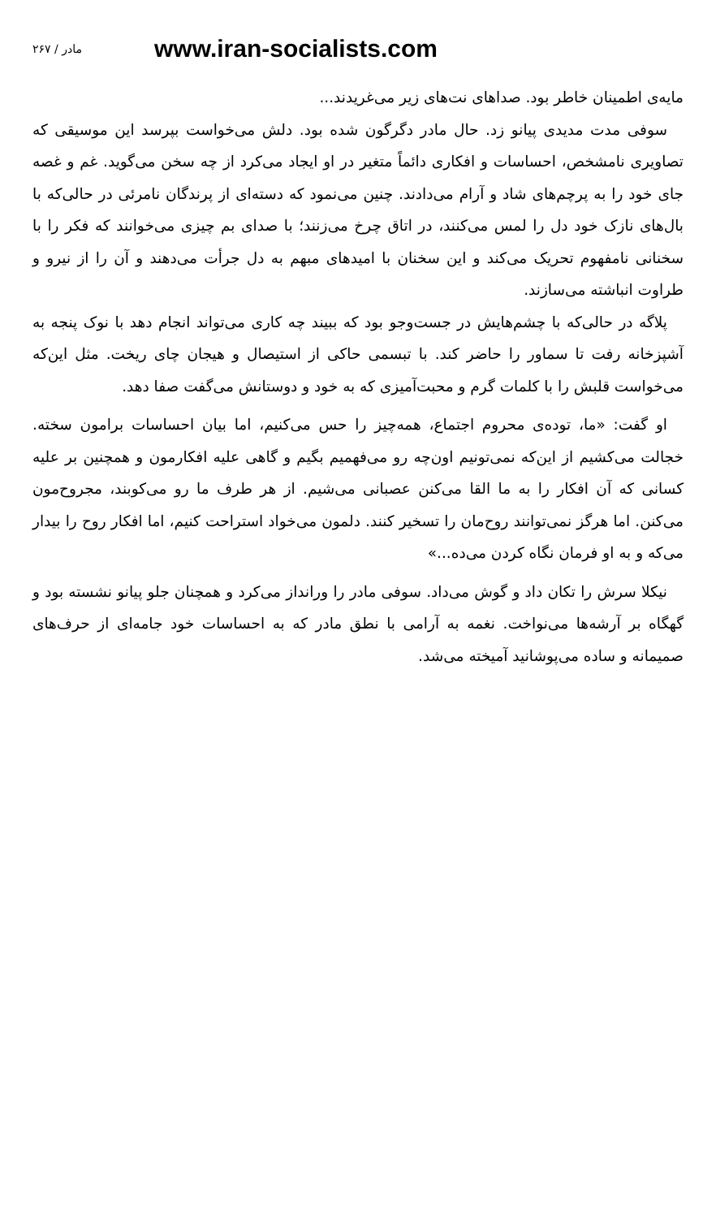۲۶۷ / مادر www.iran-socialists.com
مایه‌ی اطمینان خاطر بود. صداهای نت‌های زیر می‌غریدند...
سوفی مدت مدیدی پیانو زد. حال مادر دگرگون شده بود. دلش می‌خواست بپرسد این موسیقی که تصاویری نامشخص، احساسات و افکاری دائماً متغیر در او ایجاد می‌کرد از چه سخن می‌گوید. غم و غصه جای خود را به پرچم‌های شاد و آرام می‌دادند. چنین می‌نمود که دسته‌ای از پرندگان نامرئی در حالی‌که با بال‌های نازک خود دل را لمس می‌کنند، در اتاق چرخ می‌زنند؛ با صدای بم چیزی می‌خوانند که فکر را با سخنانی نامفهوم تحریک می‌کند و این سخنان با امیدهای مبهم به دل جرأت می‌دهند و آن را از نیرو و طراوت انباشته می‌سازند.
پلاگه در حالی‌که با چشم‌هایش در جست‌وجو بود که ببیند چه کاری می‌تواند انجام دهد با نوک پنجه به آشپزخانه رفت تا سماور را حاضر کند. با تبسمی حاکی از استیصال و هیجان چای ریخت. مثل این‌که می‌خواست قلبش را با کلمات گرم و محبت‌آمیزی که به خود و دوستانش می‌گفت صفا دهد.
او گفت: «ما، توده‌ی محروم اجتماع، همه‌چیز را حس می‌کنیم، اما بیان احساسات برامون سخته. خجالت می‌کشیم از این‌که نمی‌تونیم اون‌چه رو می‌فهمیم بگیم و گاهی علیه افکارمون و همچنین بر علیه کسانی که آن افکار را به ما القا می‌کنن عصبانی می‌شیم. از هر طرف ما رو می‌کوبند، مجروح‌مون می‌کنن. اما هرگز نمی‌توانند روح‌مان را تسخیر کنند. دلمون می‌خواد استراحت کنیم، اما افکار روح را بیدار می‌که و به او فرمان نگاه کردن می‌ده...»
نیکلا سرش را تکان داد و گوش می‌داد. سوفی مادر را ورانداز می‌کرد و همچنان جلو پیانو نشسته بود و گهگاه بر آرشه‌ها می‌نواخت. نغمه به آرامی با نطق مادر که به احساسات خود جامه‌ای از حرف‌های صمیمانه و ساده می‌پوشانید آمیخته می‌شد.